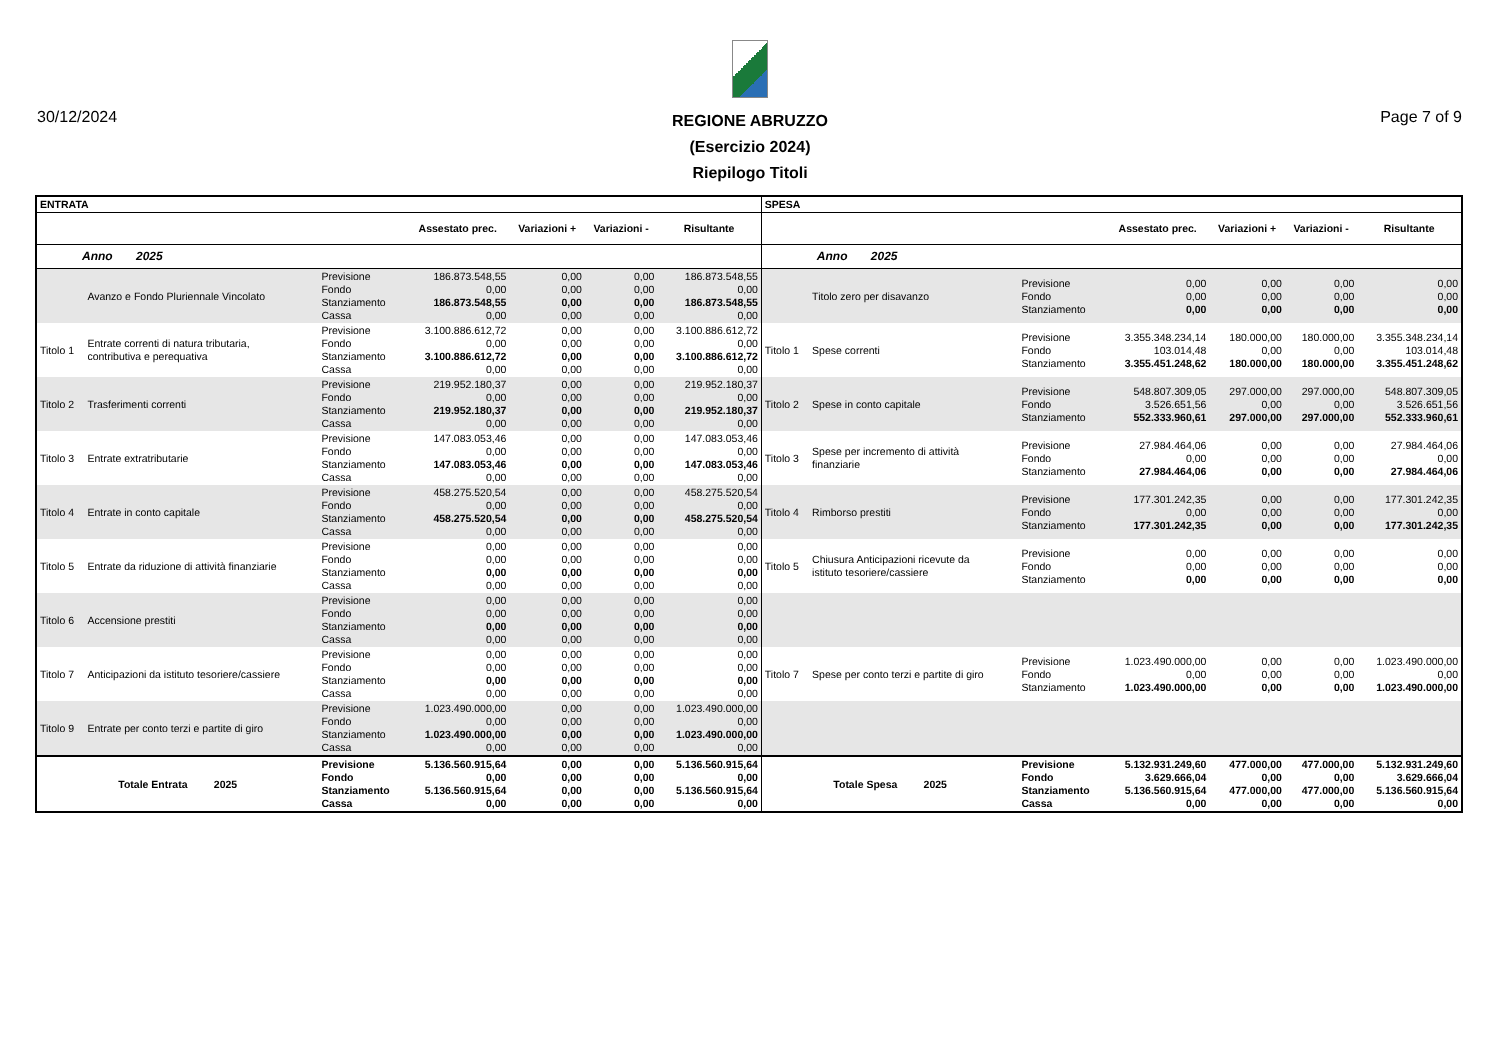30/12/2024 Page 7 of 9
REGIONE ABRUZZO
(Esercizio 2024)
Riepilogo Titoli
| ENTRATA | | | | | | | SPESA | | | | | | |
| --- | --- | --- | --- | --- | --- | --- | --- | --- | --- | --- | --- | --- | --- |
| | | | Assestato prec. | Variazioni + | Variazioni - | Risultante | | | | Assestato prec. | Variazioni + | Variazioni - | Risultante |
| Anno 2025 | | | | | | | Anno 2025 | | | | | | |
| | Avanzo e Fondo Pluriennale Vincolato | Previsione Fondo Stanziamento Cassa | 186.873.548,55 0,00 186.873.548,55 0,00 | 0,00 0,00 0,00 0,00 | 0,00 0,00 0,00 0,00 | 186.873.548,55 0,00 186.873.548,55 0,00 | | Titolo zero per disavanzo | Previsione Fondo Stanziamento | 0,00 0,00 0,00 | 0,00 0,00 0,00 | 0,00 0,00 0,00 | 0,00 0,00 0,00 |
| Titolo 1 | Entrate correnti di natura tributaria, contributiva e perequativa | Previsione Fondo Stanziamento Cassa | 3.100.886.612,72 0,00 3.100.886.612,72 0,00 | 0,00 0,00 0,00 0,00 | 0,00 0,00 0,00 0,00 | 3.100.886.612,72 0,00 3.100.886.612,72 0,00 | Titolo 1 | Spese correnti | Previsione Fondo Stanziamento | 3.355.348.234,14 103.014,48 3.355.451.248,62 | 180.000,00 0,00 180.000,00 | 180.000,00 0,00 180.000,00 | 3.355.348.234,14 103.014,48 3.355.451.248,62 |
| Titolo 2 | Trasferimenti correnti | Previsione Fondo Stanziamento Cassa | 219.952.180,37 0,00 219.952.180,37 0,00 | 0,00 0,00 0,00 0,00 | 0,00 0,00 0,00 0,00 | 219.952.180,37 0,00 219.952.180,37 0,00 | Titolo 2 | Spese in conto capitale | Previsione Fondo Stanziamento | 548.807.309,05 3.526.651,56 552.333.960,61 | 297.000,00 0,00 297.000,00 | 297.000,00 0,00 297.000,00 | 548.807.309,05 3.526.651,56 552.333.960,61 |
| Titolo 3 | Entrate extratributarie | Previsione Fondo Stanziamento Cassa | 147.083.053,46 0,00 147.083.053,46 0,00 | 0,00 0,00 0,00 0,00 | 0,00 0,00 0,00 0,00 | 147.083.053,46 0,00 147.083.053,46 0,00 | Titolo 3 | Spese per incremento di attività finanziarie | Previsione Fondo Stanziamento | 27.984.464,06 0,00 27.984.464,06 | 0,00 0,00 0,00 | 0,00 0,00 0,00 | 27.984.464,06 0,00 27.984.464,06 |
| Titolo 4 | Entrate in conto capitale | Previsione Fondo Stanziamento Cassa | 458.275.520,54 0,00 458.275.520,54 0,00 | 0,00 0,00 0,00 0,00 | 0,00 0,00 0,00 0,00 | 458.275.520,54 0,00 458.275.520,54 0,00 | Titolo 4 | Rimborso prestiti | Previsione Fondo Stanziamento | 177.301.242,35 0,00 177.301.242,35 | 0,00 0,00 0,00 | 0,00 0,00 0,00 | 177.301.242,35 0,00 177.301.242,35 |
| Titolo 5 | Entrate da riduzione di attività finanziarie | Previsione Fondo Stanziamento Cassa | 0,00 0,00 0,00 0,00 | 0,00 0,00 0,00 0,00 | 0,00 0,00 0,00 0,00 | 0,00 0,00 0,00 0,00 | Titolo 5 | Chiusura Anticipazioni ricevute da istituto tesoriere/cassiere | Previsione Fondo Stanziamento | 0,00 0,00 0,00 | 0,00 0,00 0,00 | 0,00 0,00 0,00 | 0,00 0,00 0,00 |
| Titolo 6 | Accensione prestiti | Previsione Fondo Stanziamento Cassa | 0,00 0,00 0,00 0,00 | 0,00 0,00 0,00 0,00 | 0,00 0,00 0,00 0,00 | 0,00 0,00 0,00 0,00 | | | | | | | |
| Titolo 7 | Anticipazioni da istituto tesoriere/cassiere | Previsione Fondo Stanziamento Cassa | 0,00 0,00 0,00 0,00 | 0,00 0,00 0,00 0,00 | 0,00 0,00 0,00 0,00 | 0,00 0,00 0,00 0,00 | Titolo 7 | Spese per conto terzi e partite di giro | Previsione Fondo Stanziamento | 1.023.490.000,00 0,00 1.023.490.000,00 | 0,00 0,00 0,00 | 0,00 0,00 0,00 | 1.023.490.000,00 0,00 1.023.490.000,00 |
| Titolo 9 | Entrate per conto terzi e partite di giro | Previsione Fondo Stanziamento Cassa | 1.023.490.000,00 0,00 1.023.490.000,00 0,00 | 0,00 0,00 0,00 0,00 | 0,00 0,00 0,00 0,00 | 1.023.490.000,00 0,00 1.023.490.000,00 0,00 | | | | | | | |
| Totale Entrata 2025 | | Previsione Fondo Stanziamento Cassa | 5.136.560.915,64 0,00 5.136.560.915,64 0,00 | 0,00 0,00 0,00 0,00 | 0,00 0,00 0,00 0,00 | 5.136.560.915,64 0,00 5.136.560.915,64 0,00 | Totale Spesa 2025 | | Previsione Fondo Stanziamento Cassa | 5.132.931.249,60 3.629.666,04 5.136.560.915,64 0,00 | 477.000,00 0,00 477.000,00 0,00 | 477.000,00 0,00 477.000,00 0,00 | 5.132.931.249,60 3.629.666,04 5.136.560.915,64 0,00 |